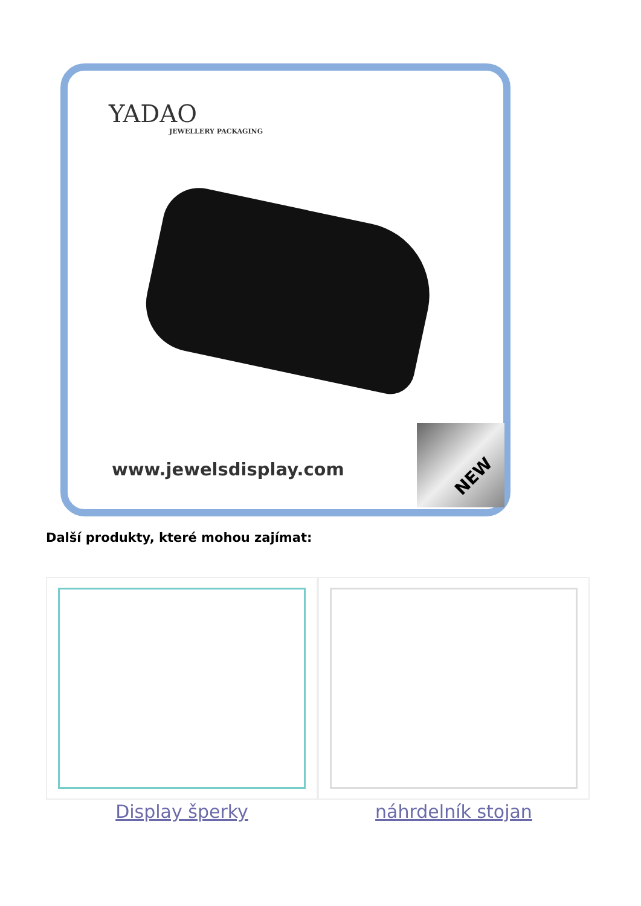YADAO
JEWELLERY PACKAGING
www.jewelsdisplay.com
NEW
Další produkty, které mohou zajímat:
Display šperky náhrdelník stojan